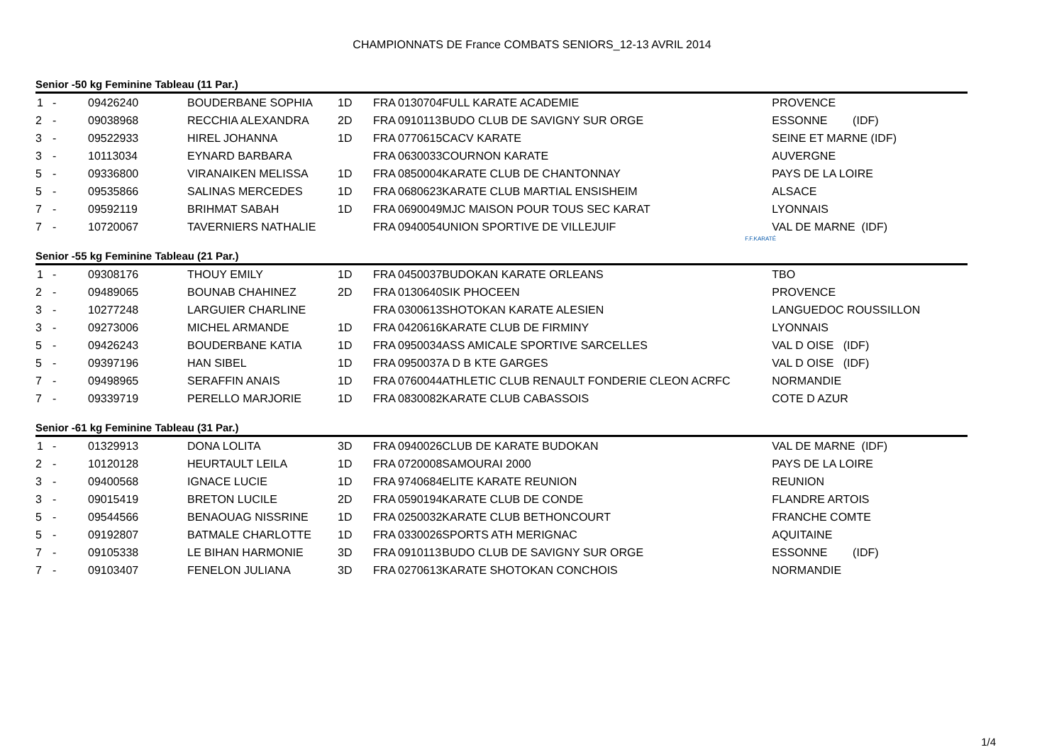CHAMPIONNATS DE France COMBATS SENIORS_12-13 AVRIL 2014
Senior -50 kg Feminine Tableau (11 Par.)
| 1 | - | 09426240 | BOUDERBANE SOPHIA | 1D | FRA | 0130704 | FULL KARATE ACADEMIE | PROVENCE |
| 2 | - | 09038968 | RECCHIA ALEXANDRA | 2D | FRA | 0910113 | BUDO CLUB DE SAVIGNY SUR ORGE | ESSONNE (IDF) |
| 3 | - | 09522933 | HIREL JOHANNA | 1D | FRA | 0770615 | CACV KARATE | SEINE ET MARNE (IDF) |
| 3 | - | 10113034 | EYNARD BARBARA | | FRA | 0630033 | COURNON KARATE | AUVERGNE |
| 5 | - | 09336800 | VIRANAIKEN MELISSA | 1D | FRA | 0850004 | KARATE CLUB DE CHANTONNAY | PAYS DE LA LOIRE |
| 5 | - | 09535866 | SALINAS MERCEDES | 1D | FRA | 0680623 | KARATE CLUB MARTIAL ENSISHEIM | ALSACE |
| 7 | - | 09592119 | BRIHMAT SABAH | 1D | FRA | 0690049 | MJC MAISON POUR TOUS SEC KARAT | LYONNAIS |
| 7 | - | 10720067 | TAVERNIERS NATHALIE | | FRA | 0940054 | UNION SPORTIVE DE VILLEJUIF | VAL DE MARNE (IDF) |
F.F.KARATÉ
Senior -55 kg Feminine Tableau (21 Par.)
| 1 | - | 09308176 | THOUY EMILY | 1D | FRA | 0450037 | BUDOKAN KARATE ORLEANS | TBO |
| 2 | - | 09489065 | BOUNAB CHAHINEZ | 2D | FRA | 0130640 | SIK PHOCEEN | PROVENCE |
| 3 | - | 10277248 | LARGUIER CHARLINE | | FRA | 0300613 | SHOTOKAN KARATE ALESIEN | LANGUEDOC ROUSSILLON |
| 3 | - | 09273006 | MICHEL ARMANDE | 1D | FRA | 0420616 | KARATE CLUB DE FIRMINY | LYONNAIS |
| 5 | - | 09426243 | BOUDERBANE KATIA | 1D | FRA | 0950034 | ASS AMICALE SPORTIVE SARCELLES | VAL D OISE (IDF) |
| 5 | - | 09397196 | HAN SIBEL | 1D | FRA | 0950037 | A D B KTE GARGES | VAL D OISE (IDF) |
| 7 | - | 09498965 | SERAFFIN ANAIS | 1D | FRA | 0760044 | ATHLETIC CLUB RENAULT FONDERIE CLEON ACRFC | NORMANDIE |
| 7 | - | 09339719 | PERELLO MARJORIE | 1D | FRA | 0830082 | KARATE CLUB CABASSOIS | COTE D AZUR |
Senior -61 kg Feminine Tableau (31 Par.)
| 1 | - | 01329913 | DONA LOLITA | 3D | FRA | 0940026 | CLUB DE KARATE BUDOKAN | VAL DE MARNE (IDF) |
| 2 | - | 10120128 | HEURTAULT LEILA | 1D | FRA | 0720008 | SAMOURAI 2000 | PAYS DE LA LOIRE |
| 3 | - | 09400568 | IGNACE LUCIE | 1D | FRA | 9740684 | ELITE KARATE REUNION | REUNION |
| 3 | - | 09015419 | BRETON LUCILE | 2D | FRA | 0590194 | KARATE CLUB DE CONDE | FLANDRE ARTOIS |
| 5 | - | 09544566 | BENAOUAG NISSRINE | 1D | FRA | 0250032 | KARATE CLUB BETHONCOURT | FRANCHE COMTE |
| 5 | - | 09192807 | BATMALE CHARLOTTE | 1D | FRA | 0330026 | SPORTS ATH MERIGNAC | AQUITAINE |
| 7 | - | 09105338 | LE BIHAN HARMONIE | 3D | FRA | 0910113 | BUDO CLUB DE SAVIGNY SUR ORGE | ESSONNE (IDF) |
| 7 | - | 09103407 | FENELON JULIANA | 3D | FRA | 0270613 | KARATE SHOTOKAN CONCHOIS | NORMANDIE |
1/4